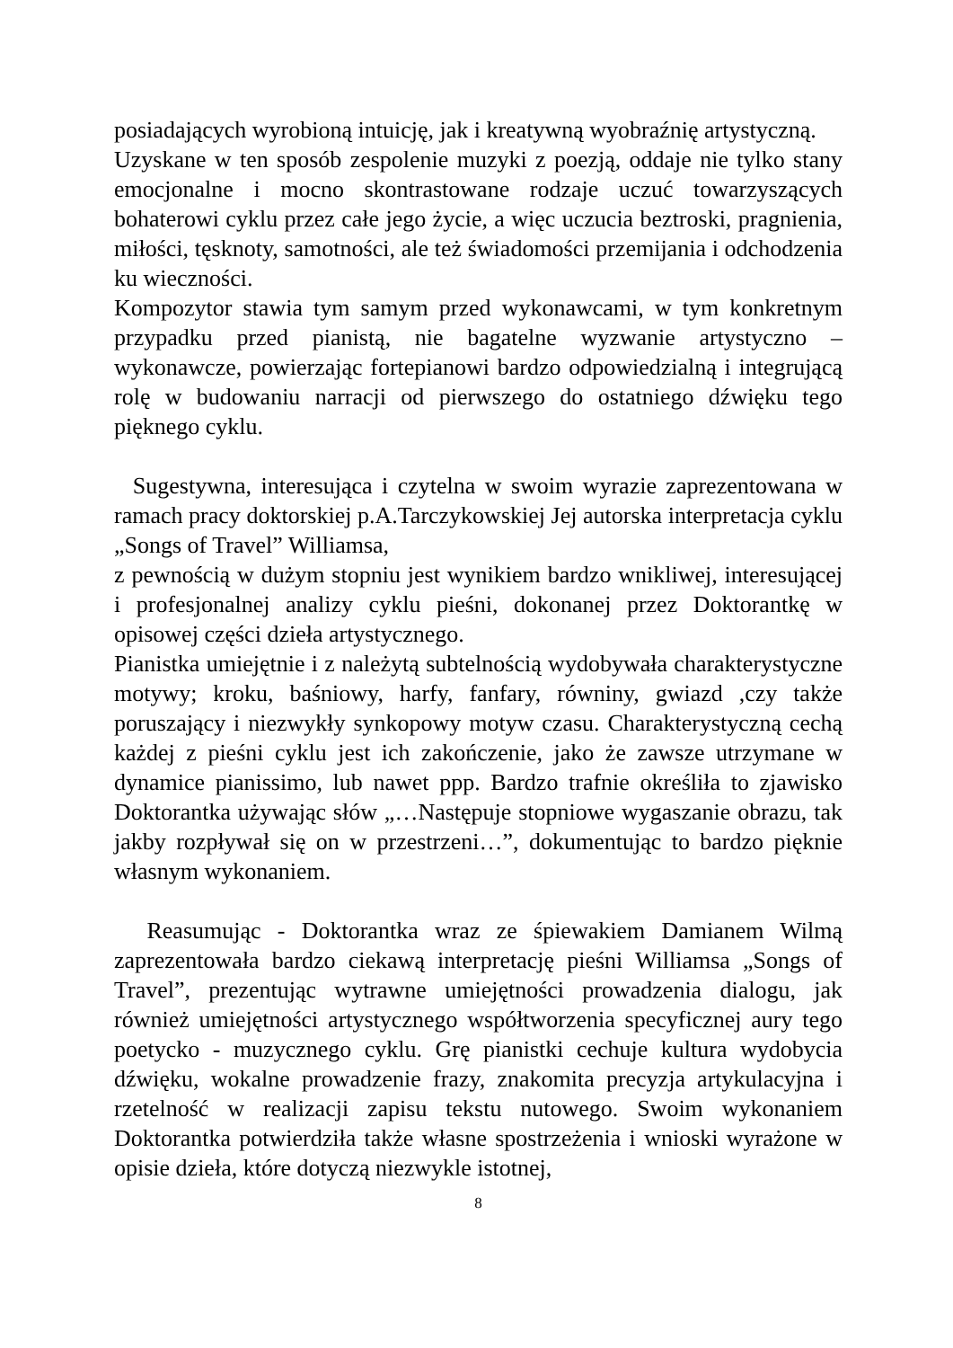posiadających wyrobioną intuicję, jak i kreatywną wyobraźnię artystyczną.
Uzyskane w ten sposób zespolenie muzyki z poezją, oddaje nie tylko stany emocjonalne i mocno skontrastowane rodzaje uczuć towarzyszących bohaterowi cyklu przez całe jego życie, a więc uczucia beztroski, pragnienia, miłości, tęsknoty, samotności, ale też świadomości przemijania i odchodzenia ku wieczności.
Kompozytor stawia tym samym przed wykonawcami, w tym konkretnym przypadku przed pianistą, nie bagatelne wyzwanie artystyczno – wykonawcze, powierzając fortepianowi bardzo odpowiedzialną i integrującą rolę w budowaniu narracji od pierwszego do ostatniego dźwięku tego pięknego cyklu.
Sugestywna, interesująca i czytelna w swoim wyrazie zaprezentowana w ramach pracy doktorskiej p.A.Tarczykowskiej Jej autorska interpretacja cyklu „Songs of Travel” Williamsa,
z pewnością w dużym stopniu jest wynikiem bardzo wnikliwej, interesującej i profesjonalnej analizy cyklu pieśni, dokonanej przez Doktorantkę w opisowej części dzieła artystycznego.
Pianistka umiejętnie i z należytą subtelnością wydobywała charakterystyczne motywy; kroku, baśniowy, harfy, fanfary, równiny, gwiazd ,czy także poruszający i niezwykły synkopowy motyw czasu. Charakterystyczną cechą każdej z pieśni cyklu jest ich zakończenie, jako że zawsze utrzymane w dynamice pianissimo, lub nawet ppp. Bardzo trafnie określiła to zjawisko Doktorantka używając słów „…Następuje stopniowe wygaszanie obrazu, tak jakby rozpływał się on w przestrzeni…”, dokumentując to bardzo pięknie własnym wykonaniem.
Reasumując - Doktorantka wraz ze śpiewakiem Damianem Wilmą zaprezentowała bardzo ciekawą interpretację pieśni Williamsa „Songs of Travel”, prezentując wytrawne umiejętności prowadzenia dialogu, jak również umiejętności artystycznego współtworzenia specyficznej aury tego poetycko - muzycznego cyklu. Grę pianistki cechuje kultura wydobycia dźwięku, wokalne prowadzenie frazy, znakomita precyzja artykulacyjna i rzetelność w realizacji zapisu tekstu nutowego. Swoim wykonaniem Doktorantka potwierdziła także własne spostrzeżenia i wnioski wyrażone w opisie dzieła, które dotyczą niezwykle istotnej,
8